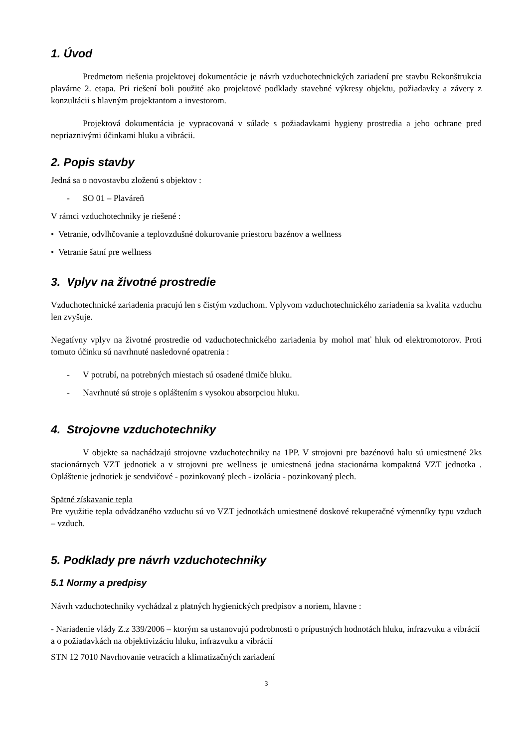1. Úvod
Predmetom riešenia projektovej dokumentácie je návrh vzduchotechnických zariadení pre stavbu Rekonštrukcia plavárne 2. etapa. Pri riešení boli použité ako projektové podklady stavebné výkresy objektu, požiadavky a závery z konzultácii s hlavným projektantom a investorom.
Projektová dokumentácia je vypracovaná v súlade s požiadavkami hygieny prostredia a jeho ochrane pred nepriaznivými účinkami hluku a vibrácii.
2. Popis stavby
Jedná sa o novostavbu zloženú s objektov :
- SO 01 – Plaváreň
V rámci vzduchotechniky je riešené :
• Vetranie, odvlhčovanie a teplovzdušné dokurovanie priestoru bazénov a wellness
• Vetranie šatní pre wellness
3. Vplyv na životné prostredie
Vzduchotechnické zariadenia pracujú len s čistým vzduchom. Vplyvom vzduchotechnického zariadenia sa kvalita vzduchu len zvyšuje.
Negatívny vplyv na životné prostredie od vzduchotechnického zariadenia by mohol mať hluk od elektromotorov. Proti tomuto účinku sú navrhnuté nasledovné opatrenia :
- V potrubí, na potrebných miestach sú osadené tlmiče hluku.
- Navrhnuté sú stroje s opláštením s vysokou absorpciou hluku.
4. Strojovne vzduchotechniky
V objekte sa nachádzajú strojovne vzduchotechniky na 1PP. V strojovni pre bazénovú halu sú umiestnené 2ks stacionárnych VZT jednotiek a v strojovni pre wellness je umiestnená jedna stacionárna kompaktná VZT jednotka . Opláštenie jednotiek je sendvičové - pozinkovaný plech - izolácia - pozinkovaný plech.
Spätné získavanie tepla
Pre využitie tepla odvádzaného vzduchu sú vo VZT jednotkách umiestnené doskové rekuperačné výmenníky typu vzduch – vzduch.
5. Podklady pre návrh vzduchotechniky
5.1 Normy a predpisy
Návrh vzduchotechniky vychádzal z platných hygienických predpisov a noriem, hlavne :
- Nariadenie vlády Z.z 339/2006 – ktorým sa ustanovujú podrobnosti o prípustných hodnotách hluku, infrazvuku a vibrácií a o požiadavkách na objektivizáciu hluku, infrazvuku a vibrácií
STN 12 7010 Navrhovanie vetracích a klimatizačných zariadení
3